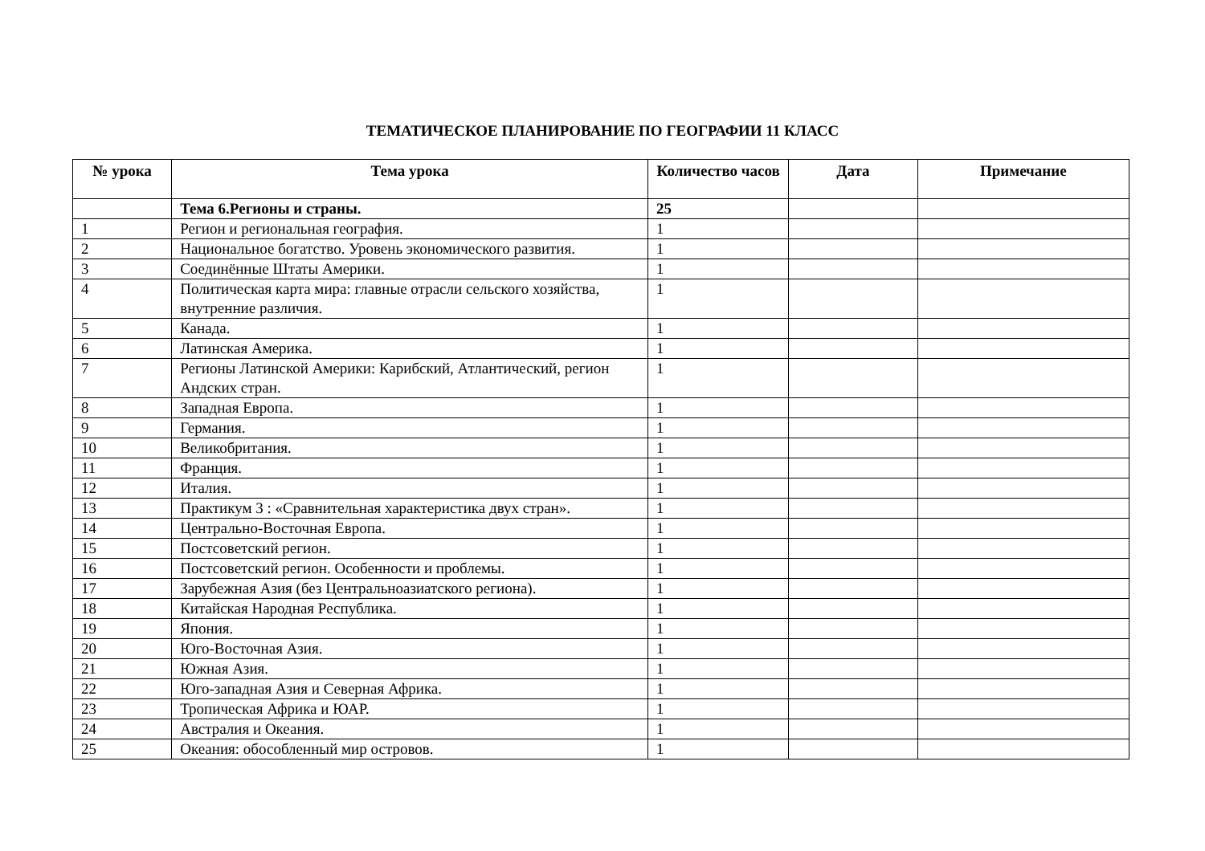ТЕМАТИЧЕСКОЕ ПЛАНИРОВАНИЕ ПО ГЕОГРАФИИ 11 КЛАСС
| № урока | Тема урока | Количество часов | Дата | Примечание |
| --- | --- | --- | --- | --- |
| | Тема 6.Регионы и страны. | 25 | | |
| 1 | Регион и региональная география. | 1 | | |
| 2 | Национальное богатство. Уровень экономического развития. | 1 | | |
| 3 | Соединённые Штаты Америки. | 1 | | |
| 4 | Политическая карта мира: главные отрасли сельского хозяйства, внутренние различия. | 1 | | |
| 5 | Канада. | 1 | | |
| 6 | Латинская Америка. | 1 | | |
| 7 | Регионы Латинской Америки: Карибский, Атлантический, регион Андских стран. | 1 | | |
| 8 | Западная Европа. | 1 | | |
| 9 | Германия. | 1 | | |
| 10 | Великобритания. | 1 | | |
| 11 | Франция. | 1 | | |
| 12 | Италия. | 1 | | |
| 13 | Практикум 3 : «Сравнительная характеристика двух стран». | 1 | | |
| 14 | Центрально-Восточная Европа. | 1 | | |
| 15 | Постсоветский регион. | 1 | | |
| 16 | Постсоветский регион. Особенности и проблемы. | 1 | | |
| 17 | Зарубежная Азия (без Центральноазиатского региона). | 1 | | |
| 18 | Китайская Народная Республика. | 1 | | |
| 19 | Япония. | 1 | | |
| 20 | Юго-Восточная Азия. | 1 | | |
| 21 | Южная Азия. | 1 | | |
| 22 | Юго-западная Азия и Северная Африка. | 1 | | |
| 23 | Тропическая Африка и ЮАР. | 1 | | |
| 24 | Австралия и Океания. | 1 | | |
| 25 | Океания: обособленный мир островов. | 1 | | |